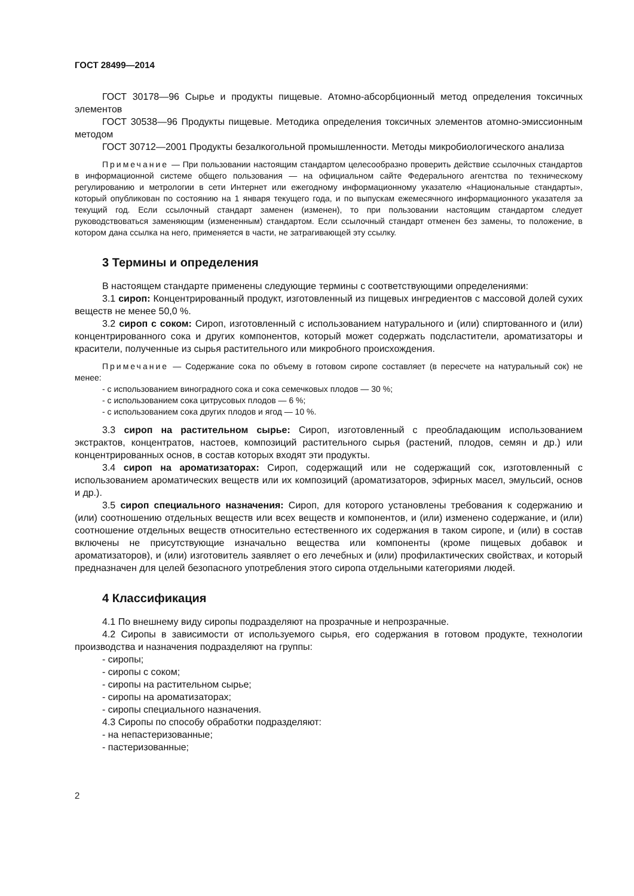ГОСТ 28499—2014
ГОСТ 30178—96 Сырье и продукты пищевые. Атомно-абсорбционный метод определения токсичных элементов
ГОСТ 30538—96 Продукты пищевые. Методика определения токсичных элементов атомно-эмиссионным методом
ГОСТ 30712—2001 Продукты безалкогольной промышленности. Методы микробиологического анализа
Примечание — При пользовании настоящим стандартом целесообразно проверить действие ссылочных стандартов в информационной системе общего пользования — на официальном сайте Федерального агентства по техническому регулированию и метрологии в сети Интернет или ежегодному информационному указателю «Национальные стандарты», который опубликован по состоянию на 1 января текущего года, и по выпускам ежемесячного информационного указателя за текущий год. Если ссылочный стандарт заменен (изменен), то при пользовании настоящим стандартом следует руководствоваться заменяющим (измененным) стандартом. Если ссылочный стандарт отменен без замены, то положение, в котором дана ссылка на него, применяется в части, не затрагивающей эту ссылку.
3 Термины и определения
В настоящем стандарте применены следующие термины с соответствующими определениями:
3.1 сироп: Концентрированный продукт, изготовленный из пищевых ингредиентов с массовой долей сухих веществ не менее 50,0 %.
3.2 сироп с соком: Сироп, изготовленный с использованием натурального и (или) спиртованного и (или) концентрированного сока и других компонентов, который может содержать подсластители, ароматизаторы и красители, полученные из сырья растительного или микробного происхождения.
Примечание — Содержание сока по объему в готовом сиропе составляет (в пересчете на натуральный сок) не менее:
- с использованием виноградного сока и сока семечковых плодов — 30 %;
- с использованием сока цитрусовых плодов — 6 %;
- с использованием сока других плодов и ягод — 10 %.
3.3 сироп на растительном сырье: Сироп, изготовленный с преобладающим использованием экстрактов, концентратов, настоев, композиций растительного сырья (растений, плодов, семян и др.) или концентрированных основ, в состав которых входят эти продукты.
3.4 сироп на ароматизаторах: Сироп, содержащий или не содержащий сок, изготовленный с использованием ароматических веществ или их композиций (ароматизаторов, эфирных масел, эмульсий, основ и др.).
3.5 сироп специального назначения: Сироп, для которого установлены требования к содержанию и (или) соотношению отдельных веществ или всех веществ и компонентов, и (или) изменено содержание, и (или) соотношение отдельных веществ относительно естественного их содержания в таком сиропе, и (или) в состав включены не присутствующие изначально вещества или компоненты (кроме пищевых добавок и ароматизаторов), и (или) изготовитель заявляет о его лечебных и (или) профилактических свойствах, и который предназначен для целей безопасного употребления этого сиропа отдельными категориями людей.
4 Классификация
4.1 По внешнему виду сиропы подразделяют на прозрачные и непрозрачные.
4.2 Сиропы в зависимости от используемого сырья, его содержания в готовом продукте, технологии производства и назначения подразделяют на группы:
- сиропы;
- сиропы с соком;
- сиропы на растительном сырье;
- сиропы на ароматизаторах;
- сиропы специального назначения.
4.3 Сиропы по способу обработки подразделяют:
- на непастеризованные;
- пастеризованные;
2